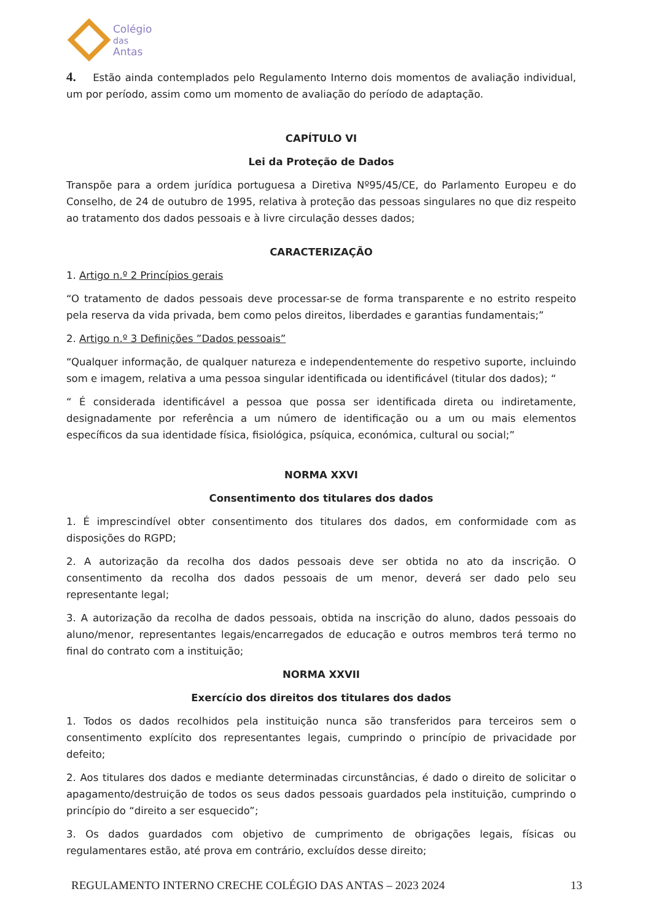Colégio
das
Antas
4. Estão ainda contemplados pelo Regulamento Interno dois momentos de avaliação individual, um por período, assim como um momento de avaliação do período de adaptação.
CAPÍTULO VI
Lei da Proteção de Dados
Transpõe para a ordem jurídica portuguesa a Diretiva Nº95/45/CE, do Parlamento Europeu e do Conselho, de 24 de outubro de 1995, relativa à proteção das pessoas singulares no que diz respeito ao tratamento dos dados pessoais e à livre circulação desses dados;
CARACTERIZAÇÃO
1. Artigo n.º 2 Princípios gerais
“O tratamento de dados pessoais deve processar-se de forma transparente e no estrito respeito pela reserva da vida privada, bem como pelos direitos, liberdades e garantias fundamentais;”
2. Artigo n.º 3 Definições ”Dados pessoais”
“Qualquer informação, de qualquer natureza e independentemente do respetivo suporte, incluindo som e imagem, relativa a uma pessoa singular identificada ou identificável (titular dos dados); “
“ É considerada identificável a pessoa que possa ser identificada direta ou indiretamente, designadamente por referência a um número de identificação ou a um ou mais elementos específicos da sua identidade física, fisiológica, psíquica, económica, cultural ou social;”
NORMA XXVI
Consentimento dos titulares dos dados
1. É imprescindível obter consentimento dos titulares dos dados, em conformidade com as disposições do RGPD;
2. A autorização da recolha dos dados pessoais deve ser obtida no ato da inscrição. O consentimento da recolha dos dados pessoais de um menor, deverá ser dado pelo seu representante legal;
3. A autorização da recolha de dados pessoais, obtida na inscrição do aluno, dados pessoais do aluno/menor, representantes legais/encarregados de educação e outros membros terá termo no final do contrato com a instituição;
NORMA XXVII
Exercício dos direitos dos titulares dos dados
1. Todos os dados recolhidos pela instituição nunca são transferidos para terceiros sem o consentimento explícito dos representantes legais, cumprindo o princípio de privacidade por defeito;
2. Aos titulares dos dados e mediante determinadas circunstâncias, é dado o direito de solicitar o apagamento/destruição de todos os seus dados pessoais guardados pela instituição, cumprindo o princípio do “direito a ser esquecido”;
3. Os dados guardados com objetivo de cumprimento de obrigações legais, físicas ou regulamentares estão, até prova em contrário, excluídos desse direito;
REGULAMENTO INTERNO CRECHE COLÉGIO DAS ANTAS – 2023 2024 13